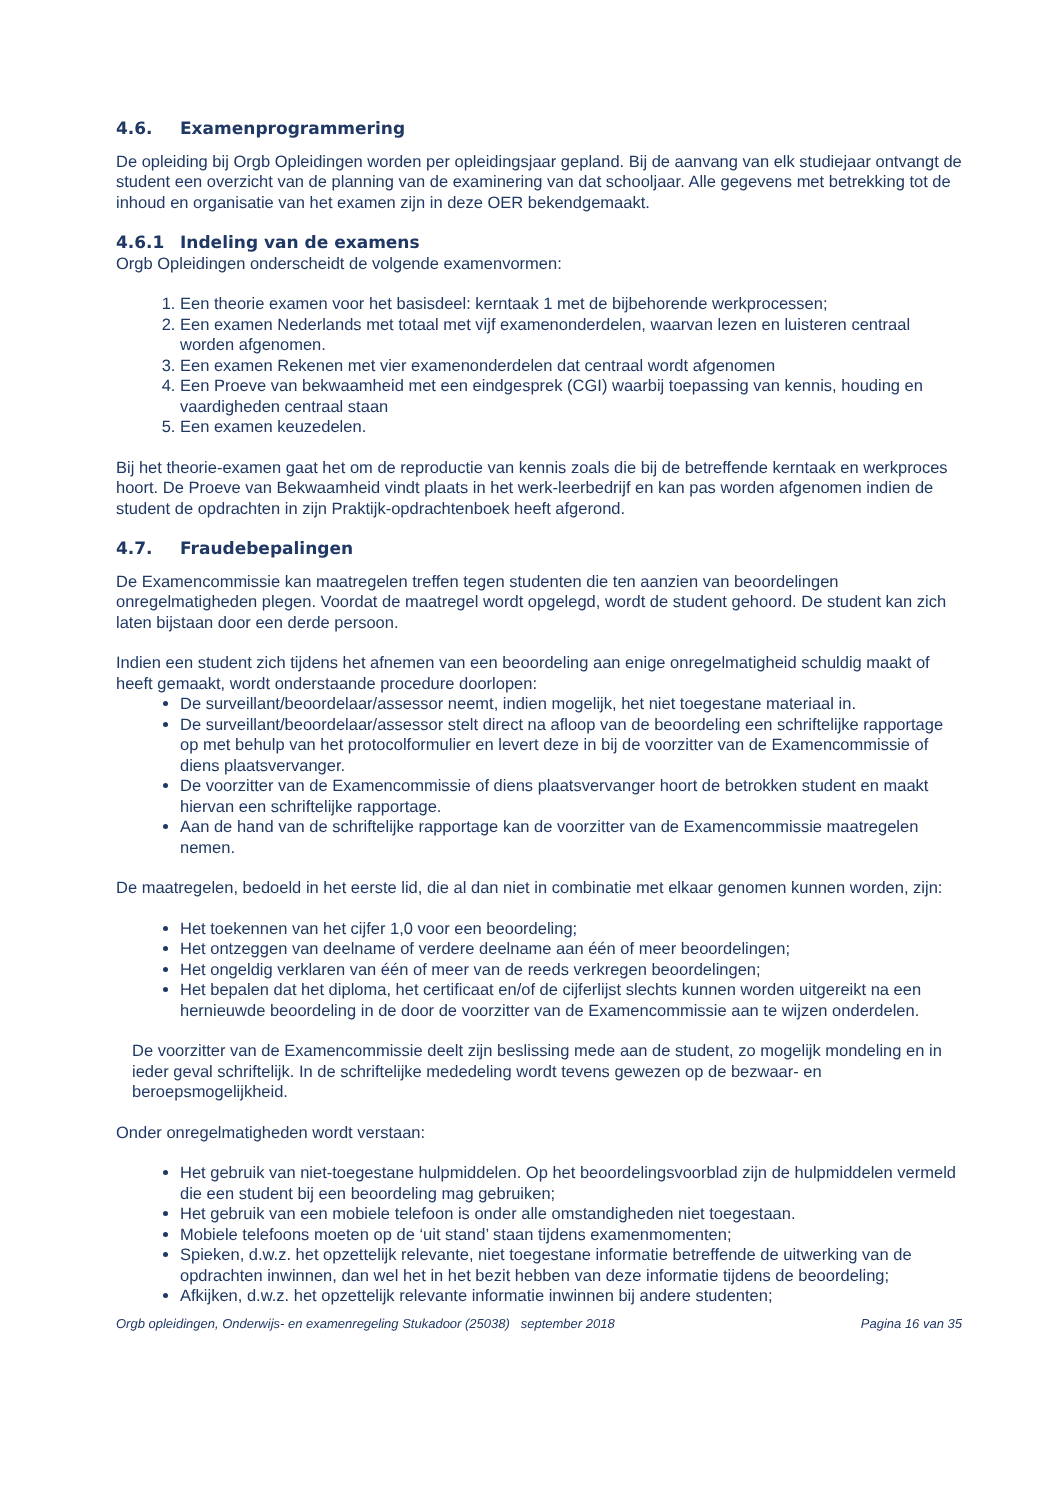4.6. Examenprogrammering
De opleiding bij Orgb Opleidingen worden per opleidingsjaar gepland. Bij de aanvang van elk studiejaar ontvangt de student een overzicht van de planning van de examinering van dat schooljaar. Alle gegevens met betrekking tot de inhoud en organisatie van het examen zijn in deze OER bekendgemaakt.
4.6.1 Indeling van de examens
Orgb Opleidingen onderscheidt de volgende examenvormen:
1. Een theorie examen voor het basisdeel: kerntaak 1 met de bijbehorende werkprocessen;
2. Een examen Nederlands met totaal met vijf examenonderdelen, waarvan lezen en luisteren centraal worden afgenomen.
3. Een examen Rekenen met vier examenonderdelen dat centraal wordt afgenomen
4. Een Proeve van bekwaamheid met een eindgesprek (CGI) waarbij toepassing van kennis, houding en vaardigheden centraal staan
5. Een examen keuzedelen.
Bij het theorie-examen gaat het om de reproductie van kennis zoals die bij de betreffende kerntaak en werkproces hoort. De Proeve van Bekwaamheid vindt plaats in het werk-leerbedrijf en kan pas worden afgenomen indien de student de opdrachten in zijn Praktijk-opdrachtenboek heeft afgerond.
4.7. Fraudebepalingen
De Examencommissie kan maatregelen treffen tegen studenten die ten aanzien van beoordelingen onregelmatigheden plegen. Voordat de maatregel wordt opgelegd, wordt de student gehoord. De student kan zich laten bijstaan door een derde persoon.
Indien een student zich tijdens het afnemen van een beoordeling aan enige onregelmatigheid schuldig maakt of heeft gemaakt, wordt onderstaande procedure doorlopen:
De surveillant/beoordelaar/assessor neemt, indien mogelijk, het niet toegestane materiaal in.
De surveillant/beoordelaar/assessor stelt direct na afloop van de beoordeling een schriftelijke rapportage op met behulp van het protocolformulier en levert deze in bij de voorzitter van de Examencommissie of diens plaatsvervanger.
De voorzitter van de Examencommissie of diens plaatsvervanger hoort de betrokken student en maakt hiervan een schriftelijke rapportage.
Aan de hand van de schriftelijke rapportage kan de voorzitter van de Examencommissie maatregelen nemen.
De maatregelen, bedoeld in het eerste lid, die al dan niet in combinatie met elkaar genomen kunnen worden, zijn:
Het toekennen van het cijfer 1,0 voor een beoordeling;
Het ontzeggen van deelname of verdere deelname aan één of meer beoordelingen;
Het ongeldig verklaren van één of meer van de reeds verkregen beoordelingen;
Het bepalen dat het diploma, het certificaat en/of de cijferlijst slechts kunnen worden uitgereikt na een hernieuwde beoordeling in de door de voorzitter van de Examencommissie aan te wijzen onderdelen.
De voorzitter van de Examencommissie deelt zijn beslissing mede aan de student, zo mogelijk mondeling en in ieder geval schriftelijk. In de schriftelijke mededeling wordt tevens gewezen op de bezwaar- en beroepsmogelijkheid.
Onder onregelmatigheden wordt verstaan:
Het gebruik van niet-toegestane hulpmiddelen. Op het beoordelingsvoorblad zijn de hulpmiddelen vermeld die een student bij een beoordeling mag gebruiken;
Het gebruik van een mobiele telefoon is onder alle omstandigheden niet toegestaan.
Mobiele telefoons moeten op de ‘uit stand’ staan tijdens examenmomenten;
Spieken, d.w.z. het opzettelijk relevante, niet toegestane informatie betreffende de uitwerking van de opdrachten inwinnen, dan wel het in het bezit hebben van deze informatie tijdens de beoordeling;
Afkijken, d.w.z. het opzettelijk relevante informatie inwinnen bij andere studenten;
Orgb opleidingen, Onderwijs- en examenregeling Stukadoor (25038) september 2018 Pagina 16 van 35